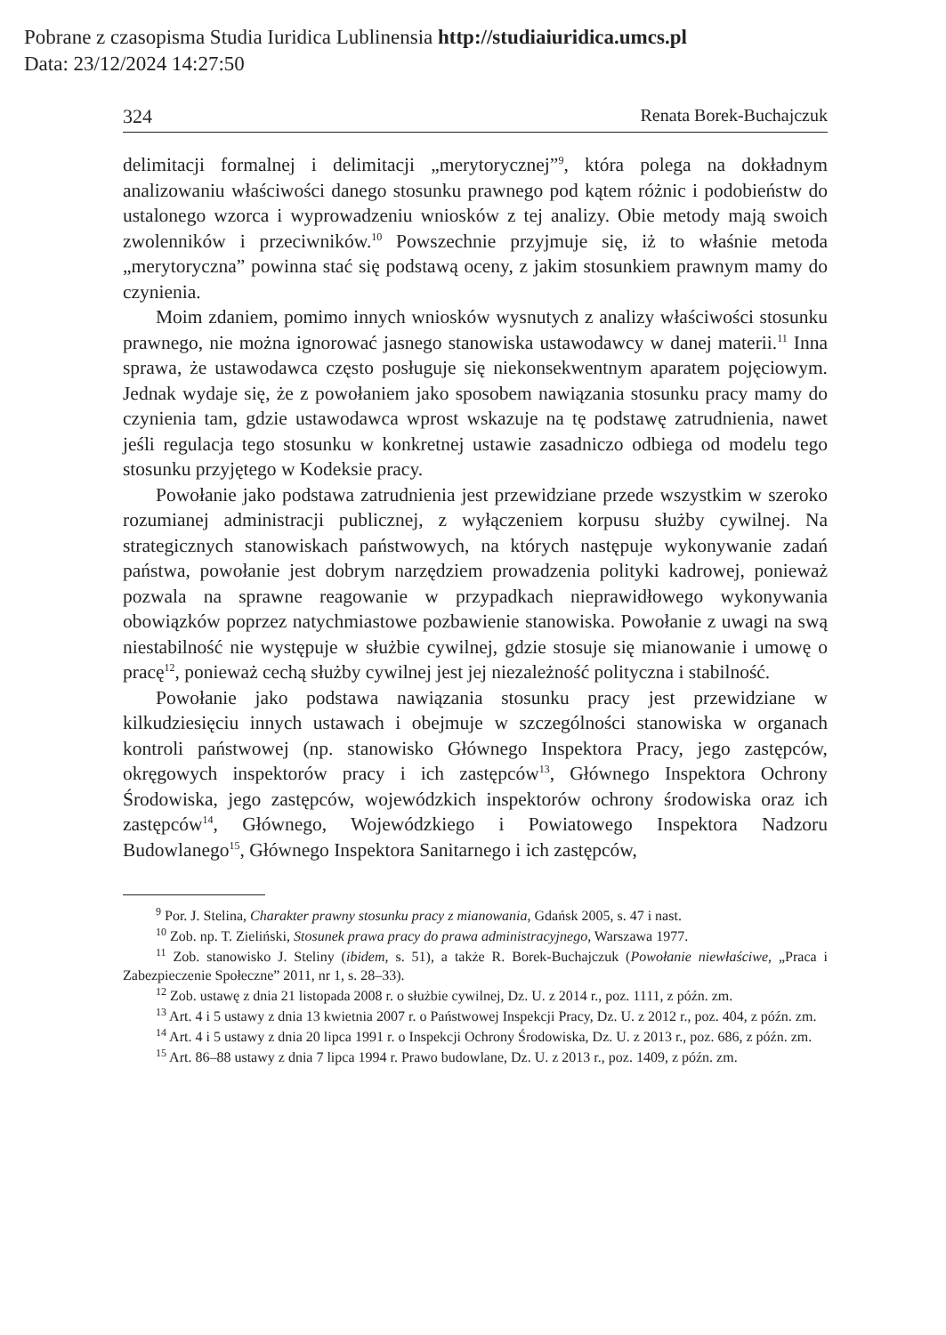Pobrane z czasopisma Studia Iuridica Lublinensia http://studiaiuridica.umcs.pl
Data: 23/12/2024 14:27:50
324 Renata Borek-Buchajczuk
delimitacji formalnej i delimitacji „merytorycznej”<sup>9</sup>, która polega na dokładnym analizowaniu właściwości danego stosunku prawnego pod kątem różnic i podobieństw do ustalonego wzorca i wyprowadzeniu wniosków z tej analizy. Obie metody mają swoich zwolenników i przeciwników.<sup>10</sup> Powszechnie przyjmuje się, iż to właśnie metoda „merytoryczna” powinna stać się podstawą oceny, z jakim stosunkiem prawnym mamy do czynienia.
Moim zdaniem, pomimo innych wniosków wysnutych z analizy właściwości stosunku prawnego, nie można ignorować jasnego stanowiska ustawodawcy w danej materii.<sup>11</sup> Inna sprawa, że ustawodawca często posługuje się niekonsekwentnym aparatem pojęciowym. Jednak wydaje się, że z powołaniem jako sposobem nawiązania stosunku pracy mamy do czynienia tam, gdzie ustawodawca wprost wskazuje na tę podstawę zatrudnienia, nawet jeśli regulacja tego stosunku w konkretnej ustawie zasadniczo odbiega od modelu tego stosunku przyjętego w Kodeksie pracy.
Powołanie jako podstawa zatrudnienia jest przewidziane przede wszystkim w szeroko rozumianej administracji publicznej, z wyłączeniem korpusu służby cywilnej. Na strategicznych stanowiskach państwowych, na których następuje wykonywanie zadań państwa, powołanie jest dobrym narzędziem prowadzenia polityki kadrowej, ponieważ pozwala na sprawne reagowanie w przypadkach nieprawidłowego wykonywania obowiązków poprzez natychmiastowe pozbawienie stanowiska. Powołanie z uwagi na swą niestabilność nie występuje w służbie cywilnej, gdzie stosuje się mianowanie i umowę o pracę<sup>12</sup>, ponieważ cechą służby cywilnej jest jej niezależność polityczna i stabilność.
Powołanie jako podstawa nawiązania stosunku pracy jest przewidziane w kilkudziesięciu innych ustawach i obejmuje w szczególności stanowiska w organach kontroli państwowej (np. stanowisko Głównego Inspektora Pracy, jego zastępców, okręgowych inspektorów pracy i ich zastępców<sup>13</sup>, Głównego Inspektora Ochrony Środowiska, jego zastępców, wojewódzkich inspektorów ochrony środowiska oraz ich zastępców<sup>14</sup>, Głównego, Wojewódzkiego i Powiatowego Inspektora Nadzoru Budowlanego<sup>15</sup>, Głównego Inspektora Sanitarnego i ich zastępców,
<sup>9</sup> Por. J. Stelina, Charakter prawny stosunku pracy z mianowania, Gdańsk 2005, s. 47 i nast.
<sup>10</sup> Zob. np. T. Zieliński, Stosunek prawa pracy do prawa administracyjnego, Warszawa 1977.
<sup>11</sup> Zob. stanowisko J. Steliny (ibidem, s. 51), a także R. Borek-Buchajczuk (Powołanie niewłaściwe, „Praca i Zabezpieczenie Społeczne” 2011, nr 1, s. 28–33).
<sup>12</sup> Zob. ustawę z dnia 21 listopada 2008 r. o służbie cywilnej, Dz. U. z 2014 r., poz. 1111, z późn. zm.
<sup>13</sup> Art. 4 i 5 ustawy z dnia 13 kwietnia 2007 r. o Państwowej Inspekcji Pracy, Dz. U. z 2012 r., poz. 404, z późn. zm.
<sup>14</sup> Art. 4 i 5 ustawy z dnia 20 lipca 1991 r. o Inspekcji Ochrony Środowiska, Dz. U. z 2013 r., poz. 686, z późn. zm.
<sup>15</sup> Art. 86–88 ustawy z dnia 7 lipca 1994 r. Prawo budowlane, Dz. U. z 2013 r., poz. 1409, z późn. zm.